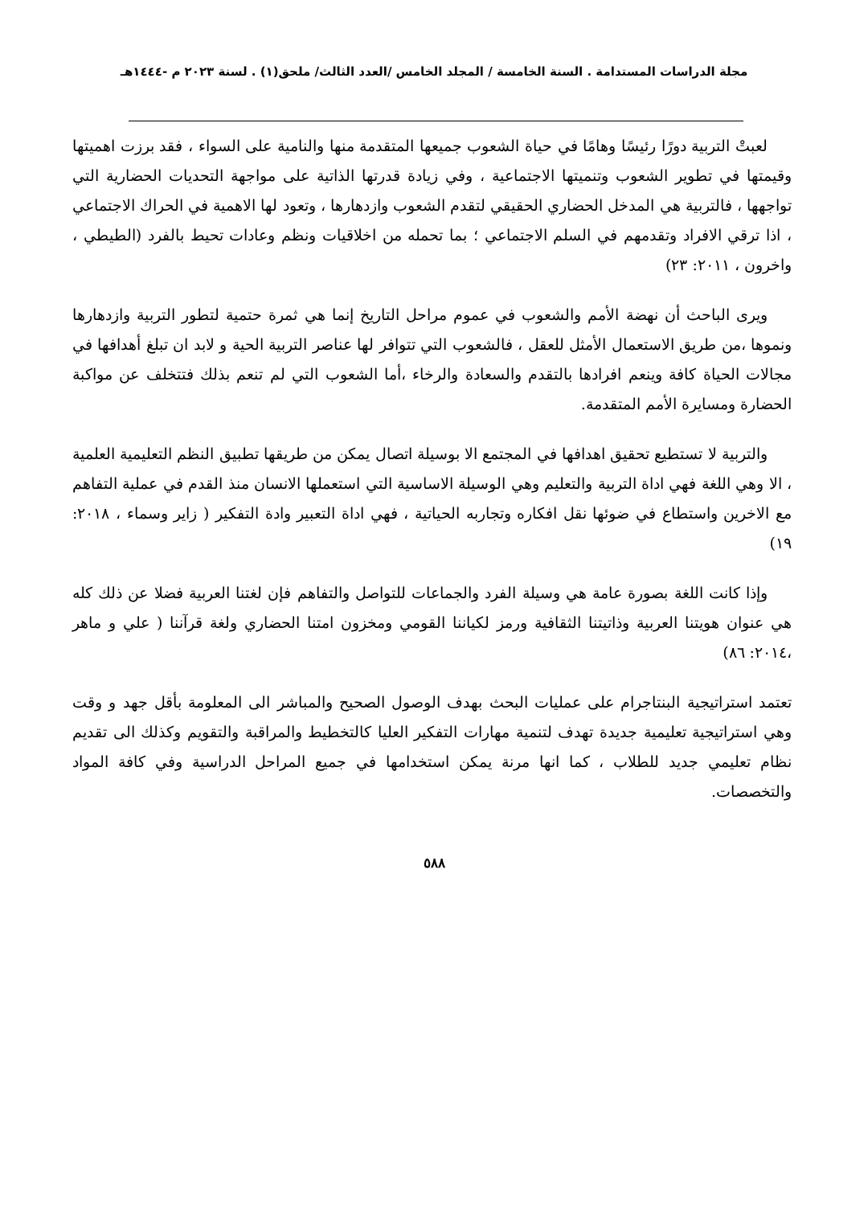مجلة الدراسات المستدامة . السنة الخامسة / المجلد الخامس /العدد الثالث/ ملحق(١) . لسنة ٢٠٢٣ م -١٤٤٤هـ
لعبتْ التربية دورًا رئيسًا وهامًا في حياة الشعوب جميعها المتقدمة منها والنامية على السواء ، فقد برزت اهميتها وقيمتها في تطوير الشعوب وتنميتها الاجتماعية ، وفي زيادة قدرتها الذاتية على مواجهة التحديات الحضارية التي تواجهها ، فالتربية هي المدخل الحضاري الحقيقي لتقدم الشعوب وازدهارها ، وتعود لها الاهمية في الحراك الاجتماعي ، اذا ترقي الافراد وتقدمهم في السلم الاجتماعي ؛ بما تحمله من اخلاقيات ونظم وعادات تحيط بالفرد (الطيطي ، واخرون ، ٢٠١١: ٢٣)
ويرى الباحث أن نهضة الأمم والشعوب في عموم مراحل التاريخ إنما هي ثمرة حتمية لتطور التربية وازدهارها ونموها ،من طريق الاستعمال الأمثل للعقل ، فالشعوب التي تتوافر لها عناصر التربية الحية و لابد ان تبلغ أهدافها في مجالات الحياة كافة وينعم افرادها بالتقدم والسعادة والرخاء ،أما الشعوب التي لم تنعم بذلك فتتخلف عن مواكبة الحضارة ومسايرة الأمم المتقدمة.
والتربية لا تستطيع تحقيق اهدافها في المجتمع الا بوسيلة اتصال يمكن من طريقها تطبيق النظم التعليمية العلمية ، الا وهي اللغة فهي اداة التربية والتعليم وهي الوسيلة الاساسية التي استعملها الانسان منذ القدم في عملية التفاهم مع الاخرين واستطاع في ضوئها نقل افكاره وتجاربه الحياتية ، فهي اداة التعبير وادة التفكير ( زاير وسماء ، ٢٠١٨: ١٩)
وإذا كانت اللغة بصورة عامة هي وسيلة الفرد والجماعات للتواصل والتفاهم فإن لغتنا العربية فضلا عن ذلك كله هي عنوان هويتنا العربية وذاتيتنا الثقافية ورمز لكياننا القومي ومخزون امتنا الحضاري ولغة قرآننا ( علي و ماهر ،٢٠١٤: ٨٦)
تعتمد استراتيجية البنتاجرام على عمليات البحث بهدف الوصول الصحيح والمباشر الى المعلومة بأقل جهد و وقت وهي استراتيجية تعليمية جديدة تهدف لتنمية مهارات التفكير العليا كالتخطيط والمراقبة والتقويم وكذلك الى تقديم نظام تعليمي جديد للطلاب ، كما انها مرنة يمكن استخدامها في جميع المراحل الدراسية وفي كافة المواد والتخصصات.
٥٨٨